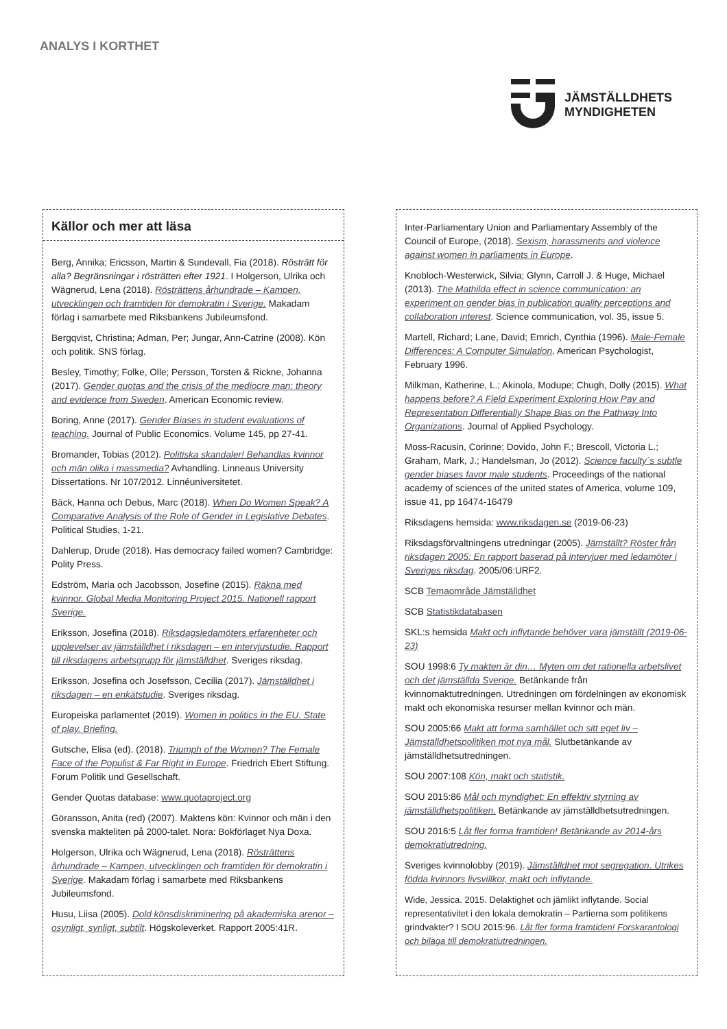ANALYS I KORTHET
JÄMSTÄLLDHETS
MYNDIGHETEN
Källor och mer att läsa
Berg, Annika; Ericsson, Martin & Sundevall, Fia (2018). Rösträtt för alla? Begränsningar i rösträtten efter 1921. I Holgerson, Ulrika och Wägnerud, Lena (2018). Rösträttens århundrade – Kampen, utvecklingen och framtiden för demokratin i Sverige. Makadam förlag i samarbete med Riksbankens Jubileumsfond.
Bergqvist, Christina; Adman, Per; Jungar, Ann-Catrine (2008). Kön och politik. SNS förlag.
Besley, Timothy; Folke, Olle; Persson, Torsten & Rickne, Johanna (2017). Gender quotas and the crisis of the mediocre man: theory and evidence from Sweden. American Economic review.
Boring, Anne (2017). Gender Biases in student evaluations of teaching. Journal of Public Economics. Volume 145, pp 27-41.
Bromander, Tobias (2012). Politiska skandaler! Behandlas kvinnor och män olika i massmedia? Avhandling. Linneaus University Dissertations. Nr 107/2012. Linnéuniversitetet.
Bäck, Hanna och Debus, Marc (2018). When Do Women Speak? A Comparative Analysis of the Role of Gender in Legislative Debates. Political Studies, 1-21.
Dahlerup, Drude (2018). Has democracy failed women? Cambridge: Polity Press.
Edström, Maria och Jacobsson, Josefine (2015). Räkna med kvinnor. Global Media Monitoring Project 2015. Nationell rapport Sverige.
Eriksson, Josefina (2018). Riksdagsledamöters erfarenheter och upplevelser av jämställdhet i riksdagen – en intervjustudie. Rapport till riksdagens arbetsgrupp för jämställdhet. Sveriges riksdag.
Eriksson, Josefina och Josefsson, Cecilia (2017). Jämställdhet i riksdagen – en enkätstudie. Sveriges riksdag.
Europeiska parlamentet (2019). Women in politics in the EU. State of play. Briefing.
Gutsche, Elisa (ed). (2018). Triumph of the Women? The Female Face of the Populist & Far Right in Europe. Friedrich Ebert Stiftung. Forum Politik und Gesellschaft.
Gender Quotas database: www.quotaproject.org
Göransson, Anita (red) (2007). Maktens kön: Kvinnor och män i den svenska makteliten på 2000-talet. Nora: Bokförlaget Nya Doxa.
Holgerson, Ulrika och Wägnerud, Lena (2018). Rösträttens århundrade – Kampen, utvecklingen och framtiden för demokratin i Sverige. Makadam förlag i samarbete med Riksbankens Jubileumsfond.
Husu, Liisa (2005). Dold könsdiskriminering på akademiska arenor – osynligt, synligt, subtilt. Högskoleverket. Rapport 2005:41R.
Inter-Parliamentary Union and Parliamentary Assembly of the Council of Europe, (2018). Sexism, harassments and violence against women in parliaments in Europe.
Knobloch-Westerwick, Silvia; Glynn, Carroll J. & Huge, Michael (2013). The Mathilda effect in science communication: an experiment on gender bias in publication quality perceptions and collaboration interest. Science communication, vol. 35, issue 5.
Martell, Richard; Lane, David; Emrich, Cynthia (1996). Male-Female Differences: A Computer Simulation, American Psychologist, February 1996.
Milkman, Katherine, L.; Akinola, Modupe; Chugh, Dolly (2015). What happens before? A Field Experiment Exploring How Pay and Representation Differentially Shape Bias on the Pathway Into Organizations. Journal of Applied Psychology.
Moss-Racusin, Corinne; Dovido, John F.; Brescoll, Victoria L.; Graham, Mark, J.; Handelsman, Jo (2012). Science faculty´s subtle gender biases favor male students. Proceedings of the national academy of sciences of the united states of America, volume 109, issue 41, pp 16474-16479
Riksdagens hemsida: www.riksdagen.se (2019-06-23)
Riksdagsförvaltningens utredningar (2005). Jämställt? Röster från riksdagen 2005: En rapport baserad på intervjuer med ledamöter i Sveriges riksdag. 2005/06:URF2.
SCB Temaområde Jämställdhet
SCB Statistikdatabasen
SKL:s hemsida Makt och inflytande behöver vara jämställt (2019-06-23)
SOU 1998:6 Ty makten är din… Myten om det rationella arbetslivet och det jämställda Sverige. Betänkande från kvinnomaktutredningen. Utredningen om fördelningen av ekonomisk makt och ekonomiska resurser mellan kvinnor och män.
SOU 2005:66 Makt att forma samhället och sitt eget liv – Jämställdhetspolitiken mot nya mål. Slutbetänkande av jämställdhetsutredningen.
SOU 2007:108 Kön, makt och statistik.
SOU 2015:86 Mål och myndighet: En effektiv styrning av jämställdhetspolitiken. Betänkande av jämställdhetsutredningen.
SOU 2016:5 Låt fler forma framtiden! Betänkande av 2014-års demokratiutredning.
Sveriges kvinnolobby (2019). Jämställdhet mot segregation. Utrikes födda kvinnors livsvillkor, makt och inflytande.
Wide, Jessica. 2015. Delaktighet och jämlikt inflytande. Social representativitet i den lokala demokratin – Partierna som politikens grindvakter? I SOU 2015:96. Låt fler forma framtiden! Forskarantologi och bilaga till demokratiutredningen.